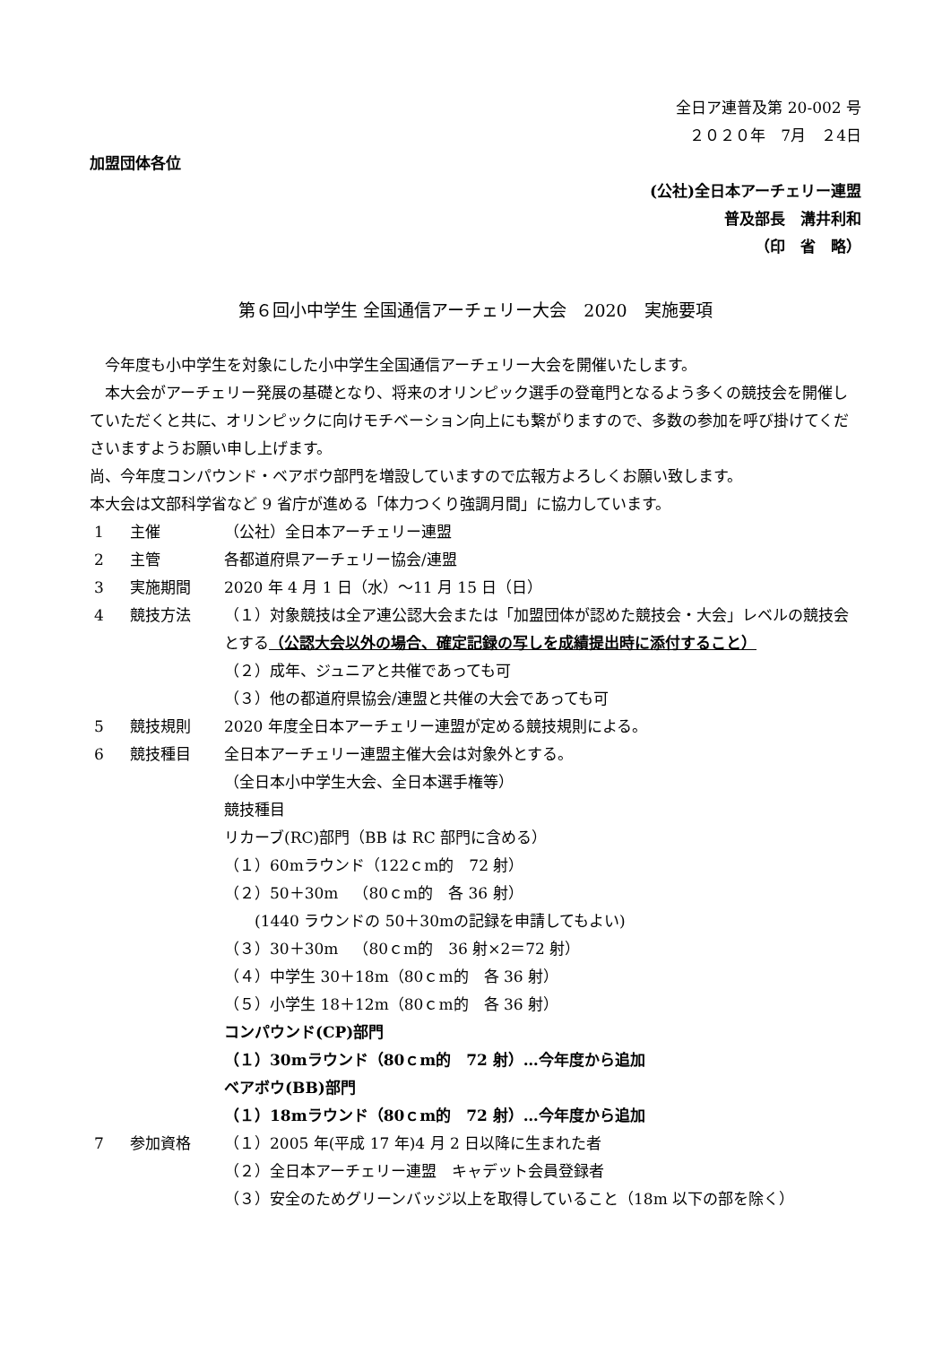全日ア連普及第 20-002 号
２０２０年　7月　２4日
加盟団体各位
(公社)全日本アーチェリー連盟
普及部長　溝井利和
（印　省　略）
第６回小中学生 全国通信アーチェリー大会　2020　実施要項
　今年度も小中学生を対象にした小中学生全国通信アーチェリー大会を開催いたします。
　本大会がアーチェリー発展の基礎となり、将来のオリンピック選手の登竜門となるよう多くの競技会を開催していただくと共に、オリンピックに向けモチベーション向上にも繋がりますので、多数の参加を呼び掛けてくださいますようお願い申し上げます。
尚、今年度コンパウンド・ベアボウ部門を増設していますので広報方よろしくお願い致します。
本大会は文部科学省など 9 省庁が進める「体力つくり強調月間」に協力しています。
1 主催 （公社）全日本アーチェリー連盟
2 主管 各都道府県アーチェリー協会/連盟
3 実施期間 2020 年 4 月 1 日（水）～11 月 15 日（日）
4 競技方法 （１）対象競技は全ア連公認大会または「加盟団体が認めた競技会・大会」レベルの競技会とする（公認大会以外の場合、確定記録の写しを成績提出時に添付すること）
（２）成年、ジュニアと共催であっても可
（３）他の都道府県協会/連盟と共催の大会であっても可
5 競技規則 2020 年度全日本アーチェリー連盟が定める競技規則による。
6 競技種目 全日本アーチェリー連盟主催大会は対象外とする。
（全日本小中学生大会、全日本選手権等）
競技種目
リカーブ(RC)部門（BB は RC 部門に含める）
（１）60mラウンド（122ｃm的　72 射）
（２）50＋30m　（80ｃm的　各 36 射）
　　(1440 ラウンドの 50＋30mの記録を申請してもよい)
（３）30＋30m　（80ｃm的　36 射×2＝72 射）
（４）中学生 30＋18m（80ｃm的　各 36 射）
（５）小学生 18＋12m（80ｃm的　各 36 射）
コンパウンド(CP)部門
（１）30mラウンド（80ｃm的　72 射）…今年度から追加
ベアボウ(BB)部門
（１）18mラウンド（80ｃm的　72 射）…今年度から追加
7 参加資格 （１）2005 年(平成 17 年)4 月 2 日以降に生まれた者
（２）全日本アーチェリー連盟　キャデット会員登録者
（３）安全のためグリーンバッジ以上を取得していること（18m 以下の部を除く）